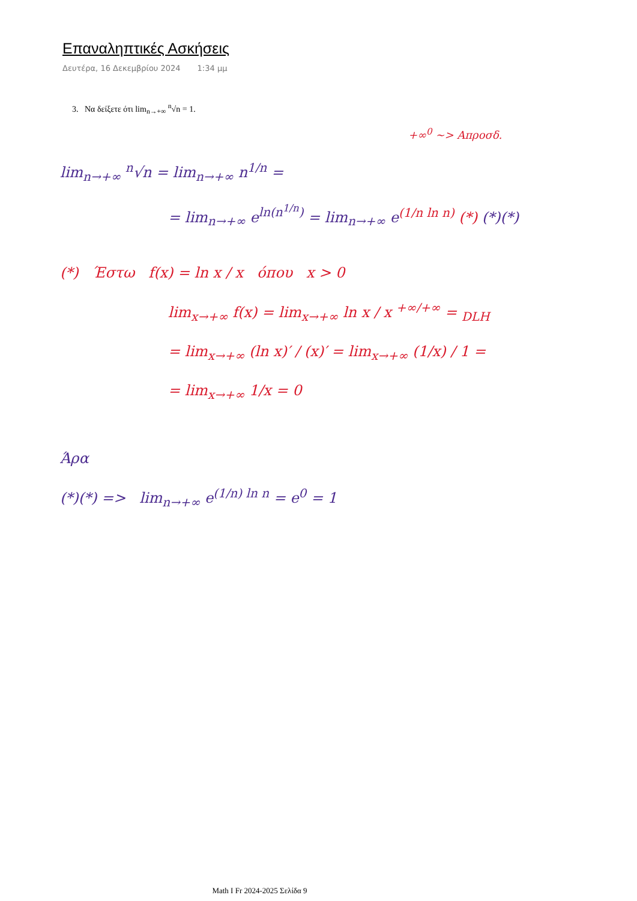Επαναληπτικές Ασκήσεις
Δευτέρα, 16 Δεκεμβρίου 2024 1:34 μμ
3. Να δείξετε ότι lim<sub>n→+∞</sub> <sup>n</sup>√n = 1.
+∞<sup>0</sup> ~> Απροσδ.
lim<sub>n→+∞</sub> <sup>n</sup>√n = lim<sub>n→+∞</sub> n<sup>1/n</sup> =
= lim<sub>n→+∞</sub> e<sup>ln(n<sup>1/n</sup>)</sup> = lim<sub>n→+∞</sub> e<sup>(1/n ln n)</sup> (*) (*)(*)
(*) Έστω f(x) = ln x / x όπου x > 0
lim<sub>x→+∞</sub> f(x) = lim<sub>x→+∞</sub> ln x / x <sup>+∞/+∞</sup> = <sub>DLH</sub>
= lim<sub>x→+∞</sub> (ln x)′ / (x)′ = lim<sub>x→+∞</sub> (1/x) / 1 =
= lim<sub>x→+∞</sub> 1/x = 0
Άρα
(*)(*) => lim<sub>n→+∞</sub> e<sup>(1/n) ln n</sup> = e<sup>0</sup> = 1
Math I Fr 2024-2025 Σελίδα 9